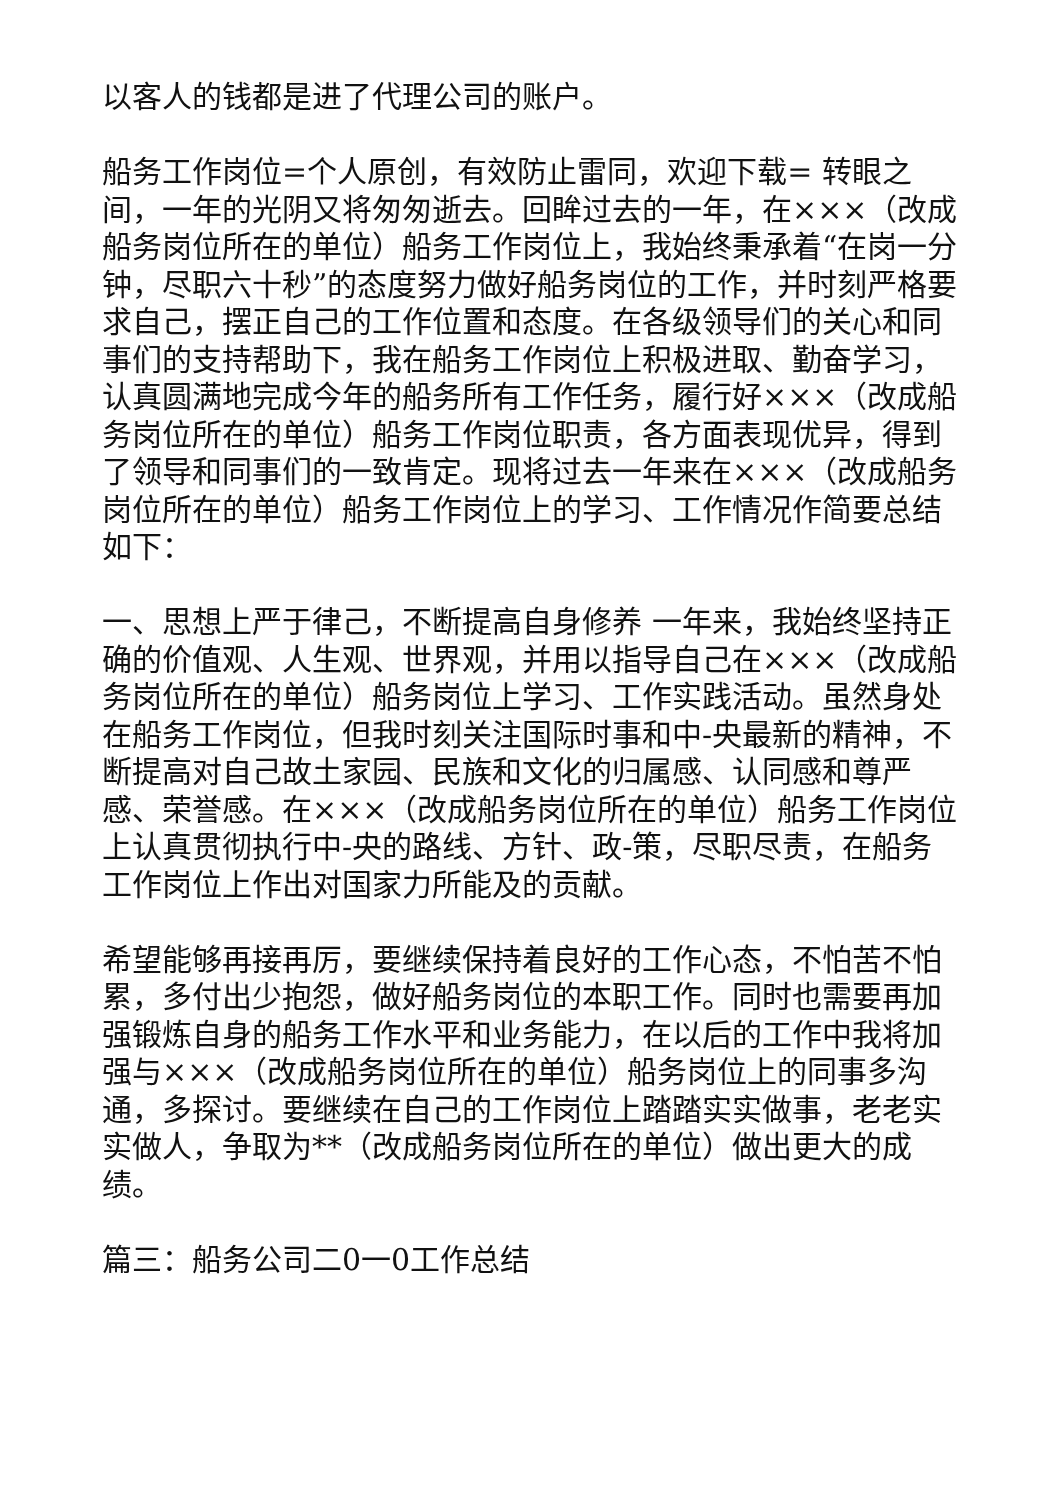以客人的钱都是进了代理公司的账户。
船务工作岗位=个人原创，有效防止雷同，欢迎下载= 转眼之间，一年的光阴又将匆匆逝去。回眸过去的一年，在×××（改成船务岗位所在的单位）船务工作岗位上，我始终秉承着“在岗一分钟，尽职六十秒”的态度努力做好船务岗位的工作，并时刻严格要求自己，摆正自己的工作位置和态度。在各级领导们的关心和同事们的支持帮助下，我在船务工作岗位上积极进取、勤奋学习，认真圆满地完成今年的船务所有工作任务，履行好×××（改成船务岗位所在的单位）船务工作岗位职责，各方面表现优异，得到了领导和同事们的一致肯定。现将过去一年来在×××（改成船务岗位所在的单位）船务工作岗位上的学习、工作情况作简要总结如下：
一、思想上严于律己，不断提高自身修养 一年来，我始终坚持正确的价值观、人生观、世界观，并用以指导自己在×××（改成船务岗位所在的单位）船务岗位上学习、工作实践活动。虽然身处在船务工作岗位，但我时刻关注国际时事和中-央最新的精神，不断提高对自己故土家园、民族和文化的归属感、认同感和尊严感、荣誉感。在×××（改成船务岗位所在的单位）船务工作岗位上认真贯彻执行中-央的路线、方针、政-策，尽职尽责，在船务工作岗位上作出对国家力所能及的贡献。
希望能够再接再厉，要继续保持着良好的工作心态，不怕苦不怕累，多付出少抱怨，做好船务岗位的本职工作。同时也需要再加强锻炼自身的船务工作水平和业务能力，在以后的工作中我将加强与×××（改成船务岗位所在的单位）船务岗位上的同事多沟通，多探讨。要继续在自己的工作岗位上踏踏实实做事，老老实实做人，争取为**（改成船务岗位所在的单位）做出更大的成绩。
篇三：船务公司二0一0工作总结